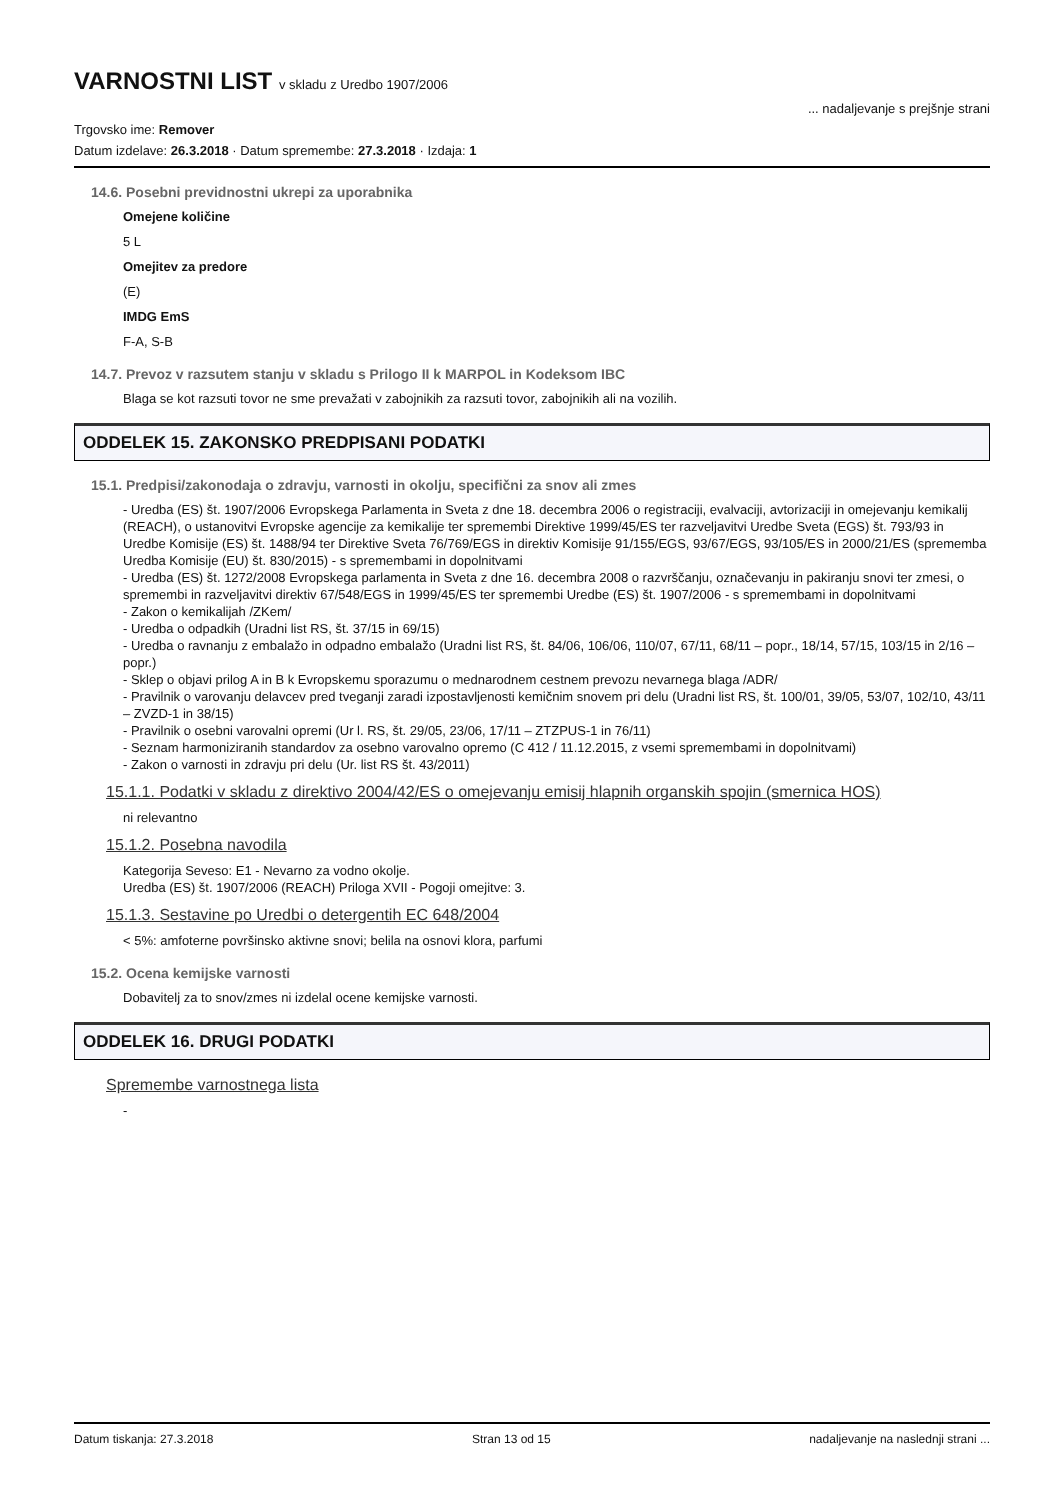VARNOSTNI LIST v skladu z Uredbo 1907/2006
... nadaljevanje s prejšnje strani
Trgovsko ime: Remover
Datum izdelave: 26.3.2018 · Datum spremembe: 27.3.2018 · Izdaja: 1
14.6. Posebni previdnostni ukrepi za uporabnika
Omejene količine
5 L
Omejitev za predore
(E)
IMDG EmS
F-A, S-B
14.7. Prevoz v razsutem stanju v skladu s Prilogo II k MARPOL in Kodeksom IBC
Blaga se kot razsuti tovor ne sme prevažati v zabojnikih za razsuti tovor, zabojnikih ali na vozilih.
ODDELEK 15. ZAKONSKO PREDPISANI PODATKI
15.1. Predpisi/zakonodaja o zdravju, varnosti in okolju, specifični za snov ali zmes
- Uredba (ES) št. 1907/2006 Evropskega Parlamenta in Sveta z dne 18. decembra 2006 o registraciji, evalvaciji, avtorizaciji in omejevanju kemikalij (REACH), o ustanovitvi Evropske agencije za kemikalije ter spremembi Direktive 1999/45/ES ter razveljavitvi Uredbe Sveta (EGS) št. 793/93 in Uredbe Komisije (ES) št. 1488/94 ter Direktive Sveta 76/769/EGS in direktiv Komisije 91/155/EGS, 93/67/EGS, 93/105/ES in 2000/21/ES (sprememba Uredba Komisije (EU) št. 830/2015) - s spremembami in dopolnitvami
- Uredba (ES) št. 1272/2008 Evropskega parlamenta in Sveta z dne 16. decembra 2008 o razvrščanju, označevanju in pakiranju snovi ter zmesi, o spremembi in razveljavitvi direktiv 67/548/EGS in 1999/45/ES ter spremembi Uredbe (ES) št. 1907/2006 - s spremembami in dopolnitvami
- Zakon o kemikalijah /ZKem/
- Uredba o odpadkih (Uradni list RS, št. 37/15 in 69/15)
- Uredba o ravnanju z embalažo in odpadno embalažo (Uradni list RS, št. 84/06, 106/06, 110/07, 67/11, 68/11 – popr., 18/14, 57/15, 103/15 in 2/16 – popr.)
- Sklep o objavi prilog A in B k Evropskemu sporazumu o mednarodnem cestnem prevozu nevarnega blaga /ADR/
- Pravilnik o varovanju delavcev pred tveganji zaradi izpostavljenosti kemičnim snovem pri delu (Uradni list RS, št. 100/01, 39/05, 53/07, 102/10, 43/11 – ZVZD-1 in 38/15)
- Pravilnik o osebni varovalni opremi (Ur l. RS, št. 29/05, 23/06, 17/11 – ZTZPUS-1 in 76/11)
- Seznam harmoniziranih standardov za osebno varovalno opremo (C 412 / 11.12.2015, z vsemi spremembami in dopolnitvami)
- Zakon o varnosti in zdravju pri delu (Ur. list RS št. 43/2011)
15.1.1. Podatki v skladu z direktivo 2004/42/ES o omejevanju emisij hlapnih organskih spojin (smernica HOS)
ni relevantno
15.1.2. Posebna navodila
Kategorija Seveso: E1 - Nevarno za vodno okolje.
Uredba (ES) št. 1907/2006 (REACH) Priloga XVII - Pogoji omejitve: 3.
15.1.3. Sestavine po Uredbi o detergentih EC 648/2004
< 5%: amfoterne površinsko aktivne snovi; belila na osnovi klora, parfumi
15.2. Ocena kemijske varnosti
Dobavitelj za to snov/zmes ni izdelal ocene kemijske varnosti.
ODDELEK 16. DRUGI PODATKI
Spremembe varnostnega lista
-
Datum tiskanja: 27.3.2018 Stran 13 od 15 nadaljevanje na naslednji strani ...